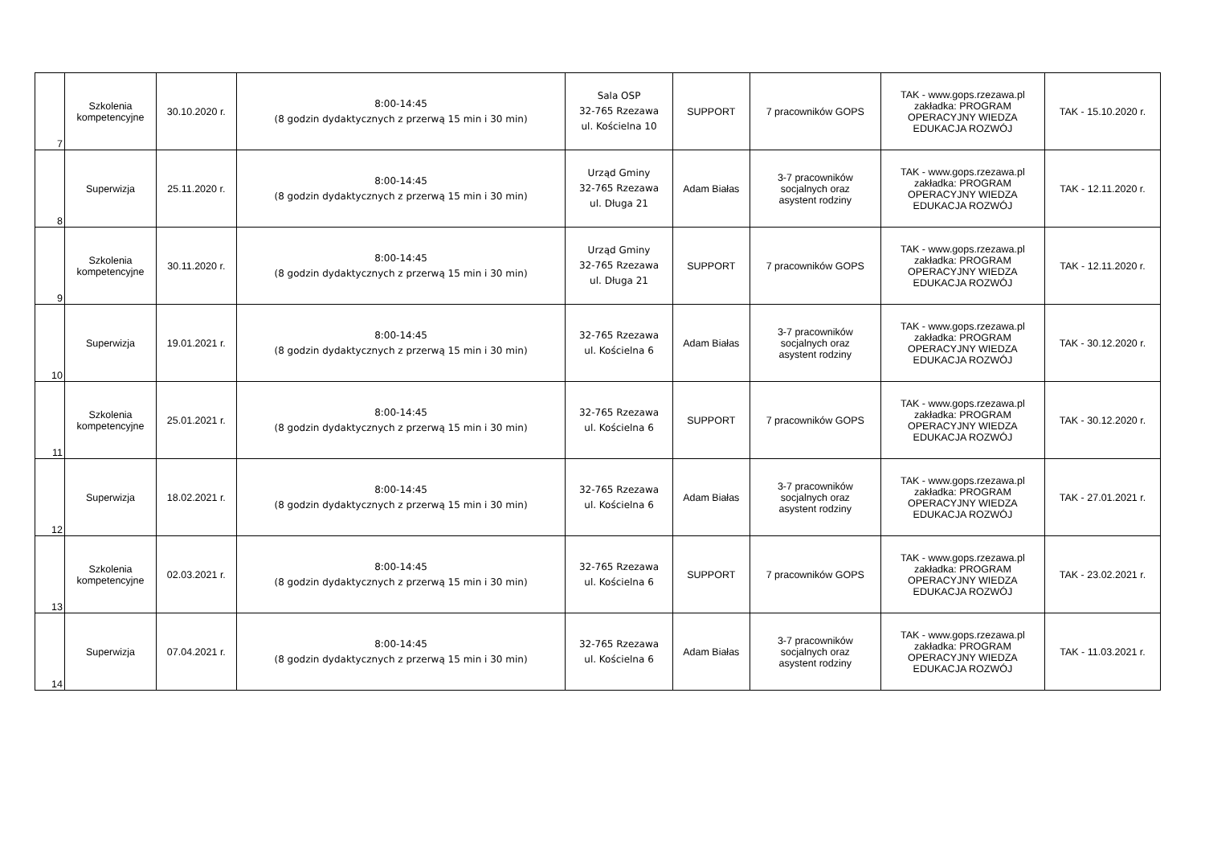| 7 | Szkolenia kompetencyjne | 30.10.2020 r. | 8:00-14:45 (8 godzin dydaktycznych z przerwą 15 min i 30 min) | Sala OSP 32-765 Rzezawa ul. Kościelna 10 | SUPPORT | 7 pracowników GOPS | TAK - www.gops.rzezawa.pl zakładka: PROGRAM OPERACYJNY WIEDZA EDUKACJA ROZWÓJ | TAK - 15.10.2020 r. |
| 8 | Superwizja | 25.11.2020 r. | 8:00-14:45 (8 godzin dydaktycznych z przerwą 15 min i 30 min) | Urząd Gminy 32-765 Rzezawa ul. Długa 21 | Adam Białas | 3-7 pracowników socjalnych oraz asystent rodziny | TAK - www.gops.rzezawa.pl zakładka: PROGRAM OPERACYJNY WIEDZA EDUKACJA ROZWÓJ | TAK - 12.11.2020 r. |
| 9 | Szkolenia kompetencyjne | 30.11.2020 r. | 8:00-14:45 (8 godzin dydaktycznych z przerwą 15 min i 30 min) | Urząd Gminy 32-765 Rzezawa ul. Długa 21 | SUPPORT | 7 pracowników GOPS | TAK - www.gops.rzezawa.pl zakładka: PROGRAM OPERACYJNY WIEDZA EDUKACJA ROZWÓJ | TAK - 12.11.2020 r. |
| 10 | Superwizja | 19.01.2021 r. | 8:00-14:45 (8 godzin dydaktycznych z przerwą 15 min i 30 min) | 32-765 Rzezawa ul. Kościelna 6 | Adam Białas | 3-7 pracowników socjalnych oraz asystent rodziny | TAK - www.gops.rzezawa.pl zakładka: PROGRAM OPERACYJNY WIEDZA EDUKACJA ROZWÓJ | TAK - 30.12.2020 r. |
| 11 | Szkolenia kompetencyjne | 25.01.2021 r. | 8:00-14:45 (8 godzin dydaktycznych z przerwą 15 min i 30 min) | 32-765 Rzezawa ul. Kościelna 6 | SUPPORT | 7 pracowników GOPS | TAK - www.gops.rzezawa.pl zakładka: PROGRAM OPERACYJNY WIEDZA EDUKACJA ROZWÓJ | TAK - 30.12.2020 r. |
| 12 | Superwizja | 18.02.2021 r. | 8:00-14:45 (8 godzin dydaktycznych z przerwą 15 min i 30 min) | 32-765 Rzezawa ul. Kościelna 6 | Adam Białas | 3-7 pracowników socjalnych oraz asystent rodziny | TAK - www.gops.rzezawa.pl zakładka: PROGRAM OPERACYJNY WIEDZA EDUKACJA ROZWÓJ | TAK - 27.01.2021 r. |
| 13 | Szkolenia kompetencyjne | 02.03.2021 r. | 8:00-14:45 (8 godzin dydaktycznych z przerwą 15 min i 30 min) | 32-765 Rzezawa ul. Kościelna 6 | SUPPORT | 7 pracowników GOPS | TAK - www.gops.rzezawa.pl zakładka: PROGRAM OPERACYJNY WIEDZA EDUKACJA ROZWÓJ | TAK - 23.02.2021 r. |
| 14 | Superwizja | 07.04.2021 r. | 8:00-14:45 (8 godzin dydaktycznych z przerwą 15 min i 30 min) | 32-765 Rzezawa ul. Kościelna 6 | Adam Białas | 3-7 pracowników socjalnych oraz asystent rodziny | TAK - www.gops.rzezawa.pl zakładka: PROGRAM OPERACYJNY WIEDZA EDUKACJA ROZWÓJ | TAK - 11.03.2021 r. |